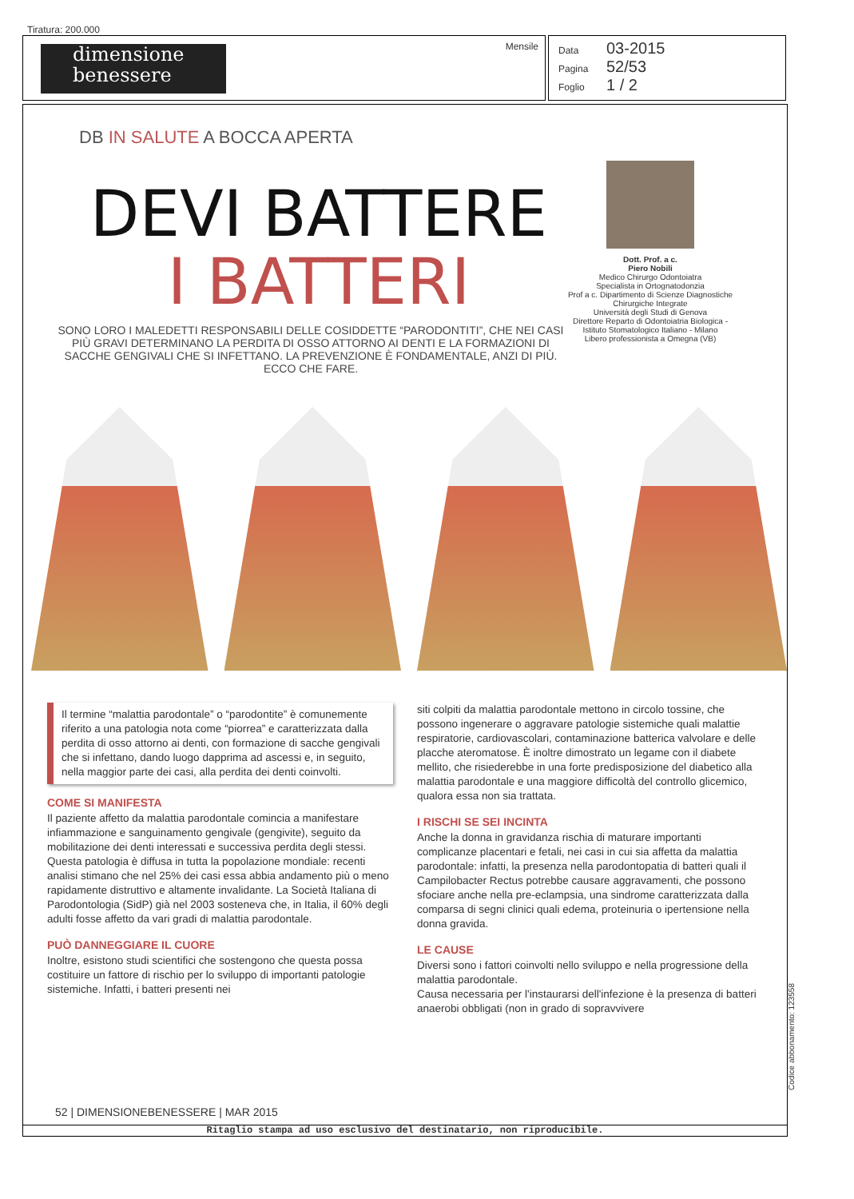Tiratura: 200.000
dimensione
benessere
Mensile
Data 03-2015
Pagina 52/53
Foglio 1 / 2
DB IN SALUTE A BOCCA APERTA
DEVI BATTERE
I BATTERI
SONO LORO I MALEDETTI RESPONSABILI DELLE COSIDDETTE “PARODONTITI”, CHE NEI CASI PIÙ GRAVI DETERMINANO LA PERDITA DI OSSO ATTORNO AI DENTI E LA FORMAZIONI DI SACCHE GENGIVALI CHE SI INFETTANO. LA PREVENZIONE È FONDAMENTALE, ANZI DI PIÙ. ECCO CHE FARE.
Dott. Prof. a c.
Piero Nobili
Medico Chirurgo Odontoiatra
Specialista in Ortognatodonzia
Prof a c. Dipartimento di Scienze Diagnostiche Chirurgiche Integrate
Università degli Studi di Genova
Direttore Reparto di Odontoiatria Biologica - Istituto Stomatologico Italiano - Milano
Libero professionista a Omegna (VB)
Il termine “malattia parodontale” o “parodontite” è comunemente riferito a una patologia nota come “piorrea” e caratterizzata dalla perdita di osso attorno ai denti, con formazione di sacche gengivali che si infettano, dando luogo dapprima ad ascessi e, in seguito, nella maggior parte dei casi, alla perdita dei denti coinvolti.
COME SI MANIFESTA
Il paziente affetto da malattia parodontale comincia a manifestare infiammazione e sanguinamento gengivale (gengivite), seguito da mobilitazione dei denti interessati e successiva perdita degli stessi. Questa patologia è diffusa in tutta la popolazione mondiale: recenti analisi stimano che nel 25% dei casi essa abbia andamento più o meno rapidamente distruttivo e altamente invalidante. La Società Italiana di Parodontologia (SidP) già nel 2003 sosteneva che, in Italia, il 60% degli adulti fosse affetto da vari gradi di malattia parodontale.
PUÒ DANNEGGIARE IL CUORE
Inoltre, esistono studi scientifici che sostengono che questa possa costituire un fattore di rischio per lo sviluppo di importanti patologie sistemiche. Infatti, i batteri presenti nei
siti colpiti da malattia parodontale mettono in circolo tossine, che possono ingenerare o aggravare patologie sistemiche quali malattie respiratorie, cardiovascolari, contaminazione batterica valvolare e delle placche ateromatose. È inoltre dimostrato un legame con il diabete mellito, che risiederebbe in una forte predisposizione del diabetico alla malattia parodontale e una maggiore difficoltà del controllo glicemico, qualora essa non sia trattata.
I RISCHI SE SEI INCINTA
Anche la donna in gravidanza rischia di maturare importanti complicanze placentari e fetali, nei casi in cui sia affetta da malattia parodontale: infatti, la presenza nella parodontopatia di batteri quali il Campilobacter Rectus potrebbe causare aggravamenti, che possono sfociare anche nella pre-eclampsia, una sindrome caratterizzata dalla comparsa di segni clinici quali edema, proteinuria o ipertensione nella donna gravida.
LE CAUSE
Diversi sono i fattori coinvolti nello sviluppo e nella progressione della malattia parodontale.
Causa necessaria per l'instaurarsi dell'infezione è la presenza di batteri anaerobi obbligati (non in grado di sopravvivere
52 | DIMENSIONEBENESSERE | MAR 2015
Ritaglio stampa ad uso esclusivo del destinatario, non riproducibile.
Codice abbonamento: 123558